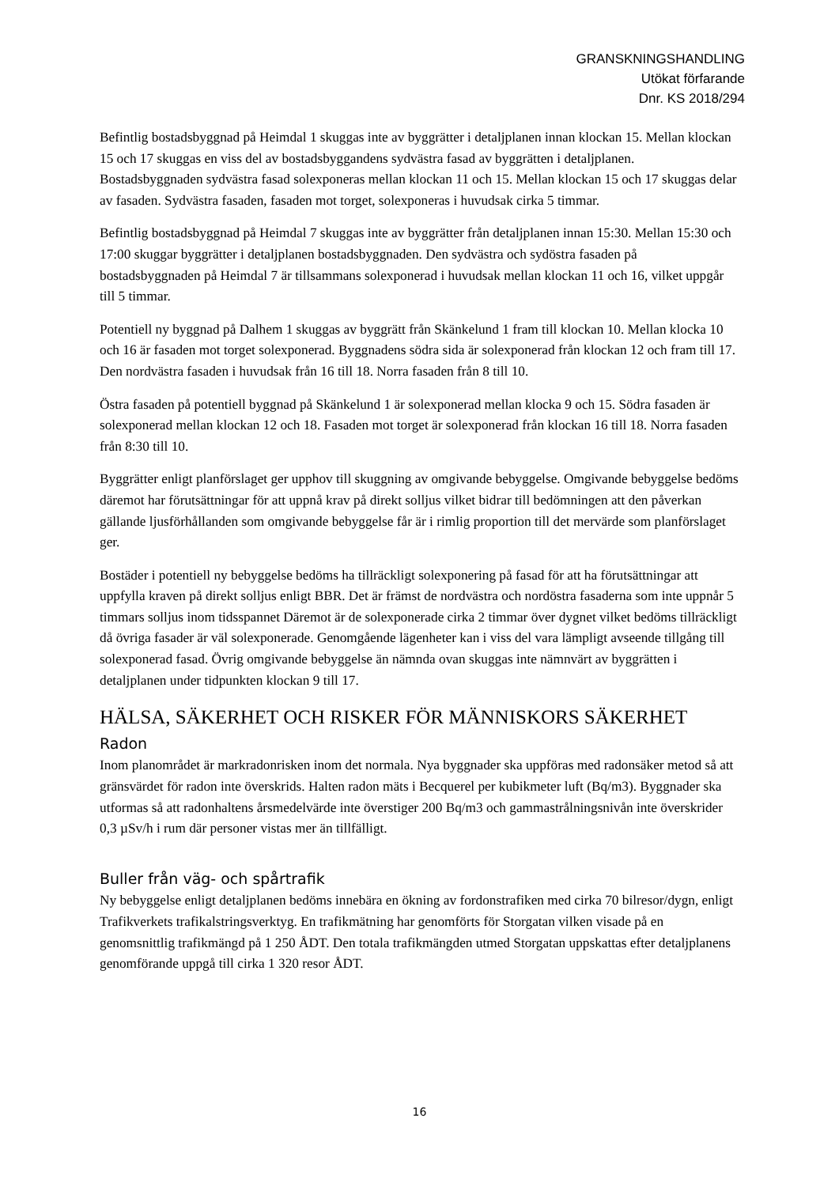GRANSKNINGSHANDLING
Utökat förfarande
Dnr. KS 2018/294
Befintlig bostadsbyggnad på Heimdal 1 skuggas inte av byggrätter i detaljplanen innan klockan 15. Mellan klockan 15 och 17 skuggas en viss del av bostadsbyggandens sydvästra fasad av byggrätten i detaljplanen. Bostadsbyggnaden sydvästra fasad solexponeras mellan klockan 11 och 15. Mellan klockan 15 och 17 skuggas delar av fasaden. Sydvästra fasaden, fasaden mot torget, solexponeras i huvudsak cirka 5 timmar.
Befintlig bostadsbyggnad på Heimdal 7 skuggas inte av byggrätter från detaljplanen innan 15:30. Mellan 15:30 och 17:00 skuggar byggrätter i detaljplanen bostadsbyggnaden. Den sydvästra och sydöstra fasaden på bostadsbyggnaden på Heimdal 7 är tillsammans solexponerad i huvudsak mellan klockan 11 och 16, vilket uppgår till 5 timmar.
Potentiell ny byggnad på Dalhem 1 skuggas av byggrätt från Skänkelund 1 fram till klockan 10. Mellan klocka 10 och 16 är fasaden mot torget solexponerad. Byggnadens södra sida är solexponerad från klockan 12 och fram till 17. Den nordvästra fasaden i huvudsak från 16 till 18. Norra fasaden från 8 till 10.
Östra fasaden på potentiell byggnad på Skänkelund 1 är solexponerad mellan klocka 9 och 15. Södra fasaden är solexponerad mellan klockan 12 och 18. Fasaden mot torget är solexponerad från klockan 16 till 18. Norra fasaden från 8:30 till 10.
Byggrätter enligt planförslaget ger upphov till skuggning av omgivande bebyggelse. Omgivande bebyggelse bedöms däremot har förutsättningar för att uppnå krav på direkt solljus vilket bidrar till bedömningen att den påverkan gällande ljusförhållanden som omgivande bebyggelse får är i rimlig proportion till det mervärde som planförslaget ger.
Bostäder i potentiell ny bebyggelse bedöms ha tillräckligt solexponering på fasad för att ha förutsättningar att uppfylla kraven på direkt solljus enligt BBR. Det är främst de nordvästra och nordöstra fasaderna som inte uppnår 5 timmars solljus inom tidsspannet Däremot är de solexponerade cirka 2 timmar över dygnet vilket bedöms tillräckligt då övriga fasader är väl solexponerade. Genomgående lägenheter kan i viss del vara lämpligt avseende tillgång till solexponerad fasad. Övrig omgivande bebyggelse än nämnda ovan skuggas inte nämnvärt av byggrätten i detaljplanen under tidpunkten klockan 9 till 17.
HÄLSA, SÄKERHET OCH RISKER FÖR MÄNNISKORS SÄKERHET
Radon
Inom planområdet är markradonrisken inom det normala. Nya byggnader ska uppföras med radonsäker metod så att gränsvärdet för radon inte överskrids. Halten radon mäts i Becquerel per kubikmeter luft (Bq/m3). Byggnader ska utformas så att radonhaltens årsmedelvärde inte överstiger 200 Bq/m3 och gammastrålningsnivån inte överskrider 0,3 µSv/h i rum där personer vistas mer än tillfälligt.
Buller från väg- och spårtrafik
Ny bebyggelse enligt detaljplanen bedöms innebära en ökning av fordonstrafiken med cirka 70 bilresor/dygn, enligt Trafikverkets trafikalstringsverktyg. En trafikmätning har genomförts för Storgatan vilken visade på en genomsnittlig trafikmängd på 1 250 ÅDT. Den totala trafikmängden utmed Storgatan uppskattas efter detaljplanens genomförande uppgå till cirka 1 320 resor ÅDT.
16